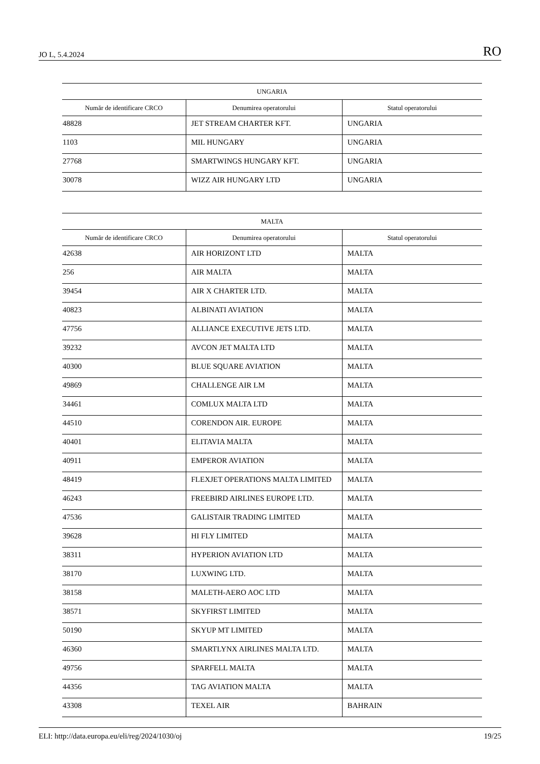JO L, 5.4.2024 RO
| UNGARIA | | |
| --- | --- | --- |
| Număr de identificare CRCO | Denumirea operatorului | Statul operatorului |
| 48828 | JET STREAM CHARTER KFT. | UNGARIA |
| 1103 | MIL HUNGARY | UNGARIA |
| 27768 | SMARTWINGS HUNGARY KFT. | UNGARIA |
| 30078 | WIZZ AIR HUNGARY LTD | UNGARIA |
| MALTA | | |
| --- | --- | --- |
| Număr de identificare CRCO | Denumirea operatorului | Statul operatorului |
| 42638 | AIR HORIZONT LTD | MALTA |
| 256 | AIR MALTA | MALTA |
| 39454 | AIR X CHARTER LTD. | MALTA |
| 40823 | ALBINATI AVIATION | MALTA |
| 47756 | ALLIANCE EXECUTIVE JETS LTD. | MALTA |
| 39232 | AVCON JET MALTA LTD | MALTA |
| 40300 | BLUE SQUARE AVIATION | MALTA |
| 49869 | CHALLENGE AIR LM | MALTA |
| 34461 | COMLUX MALTA LTD | MALTA |
| 44510 | CORENDON AIR. EUROPE | MALTA |
| 40401 | ELITAVIA MALTA | MALTA |
| 40911 | EMPEROR AVIATION | MALTA |
| 48419 | FLEXJET OPERATIONS MALTA LIMITED | MALTA |
| 46243 | FREEBIRD AIRLINES EUROPE LTD. | MALTA |
| 47536 | GALISTAIR TRADING LIMITED | MALTA |
| 39628 | HI FLY LIMITED | MALTA |
| 38311 | HYPERION AVIATION LTD | MALTA |
| 38170 | LUXWING LTD. | MALTA |
| 38158 | MALETH-AERO AOC LTD | MALTA |
| 38571 | SKYFIRST LIMITED | MALTA |
| 50190 | SKYUP MT LIMITED | MALTA |
| 46360 | SMARTLYNX AIRLINES MALTA LTD. | MALTA |
| 49756 | SPARFELL MALTA | MALTA |
| 44356 | TAG AVIATION MALTA | MALTA |
| 43308 | TEXEL AIR | BAHRAIN |
ELI: http://data.europa.eu/eli/reg/2024/1030/oj 19/25